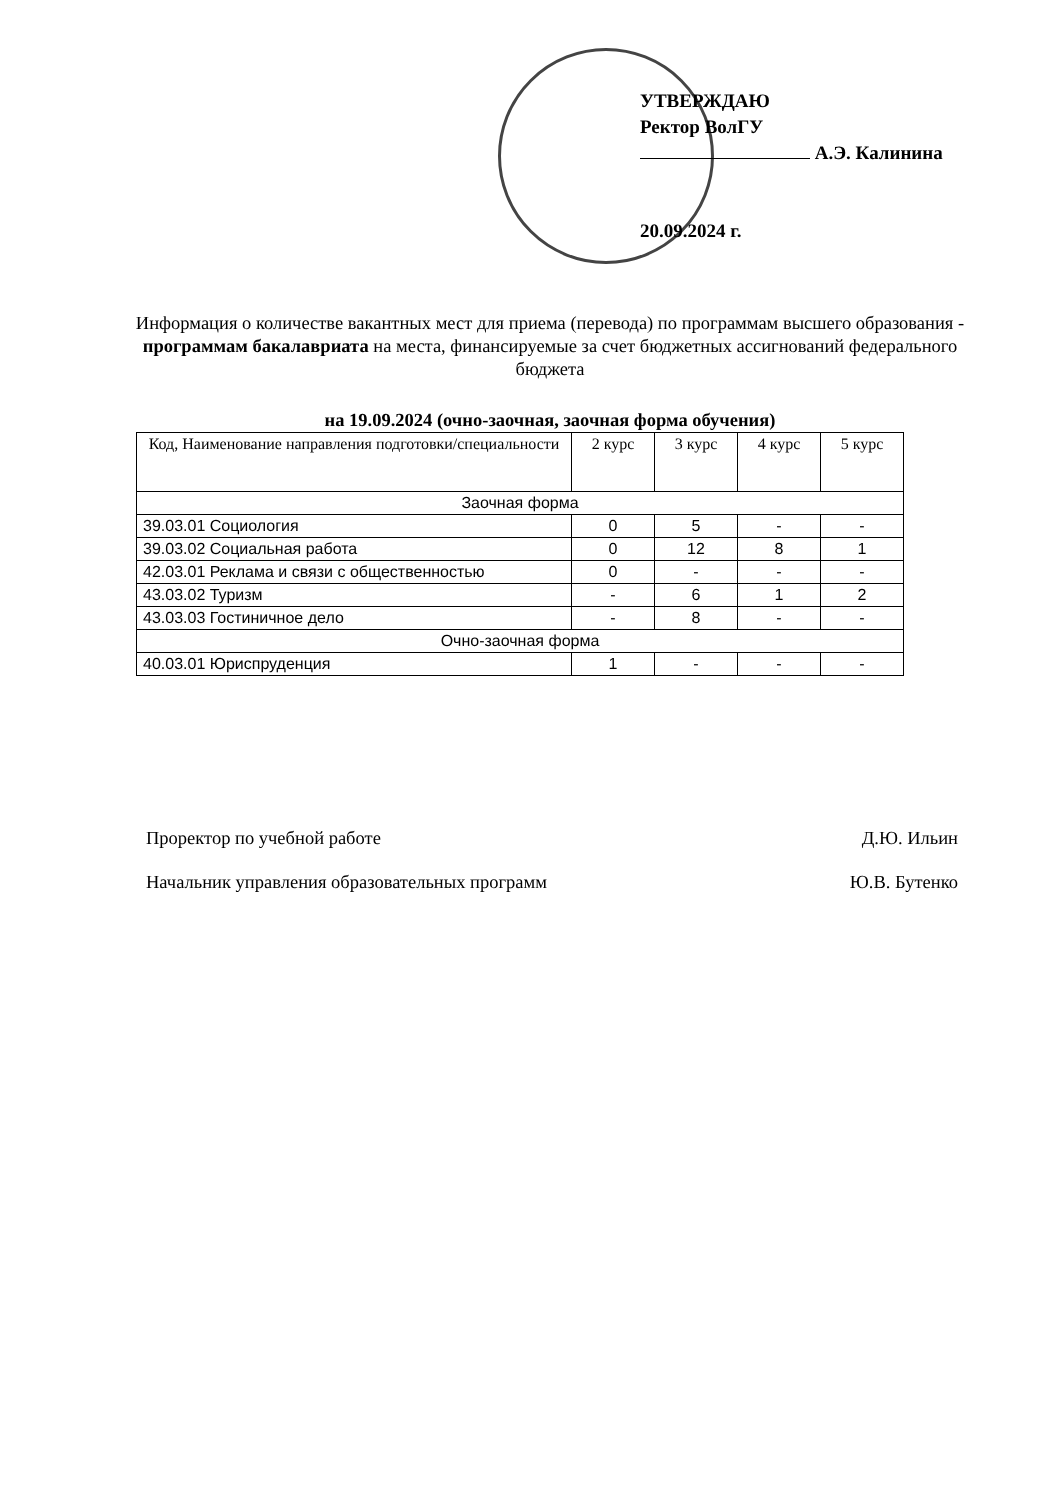УТВЕРЖДАЮ
Ректор ВолГУ
А.Э. Калинина
20.09.2024 г.
Информация о количестве вакантных мест для приема (перевода) по программам высшего образования - программам бакалавриата на места, финансируемые за счет бюджетных ассигнований федерального бюджета
на 19.09.2024 (очно-заочная, заочная форма обучения)
| Код, Наименование направления подготовки/специальности | 2 курс | 3 курс | 4 курс | 5 курс |
| --- | --- | --- | --- | --- |
| Заочная форма | | | | |
| 39.03.01 Социология | 0 | 5 | - | - |
| 39.03.02 Социальная работа | 0 | 12 | 8 | 1 |
| 42.03.01 Реклама и связи с общественностью | 0 | - | - | - |
| 43.03.02 Туризм | - | 6 | 1 | 2 |
| 43.03.03 Гостиничное дело | - | 8 | - | - |
| Очно-заочная форма | | | | |
| 40.03.01 Юриспруденция | 1 | - | - | - |
Проректор по учебной работе Д.Ю. Ильин
Начальник управления образовательных программ Ю.В. Бутенко